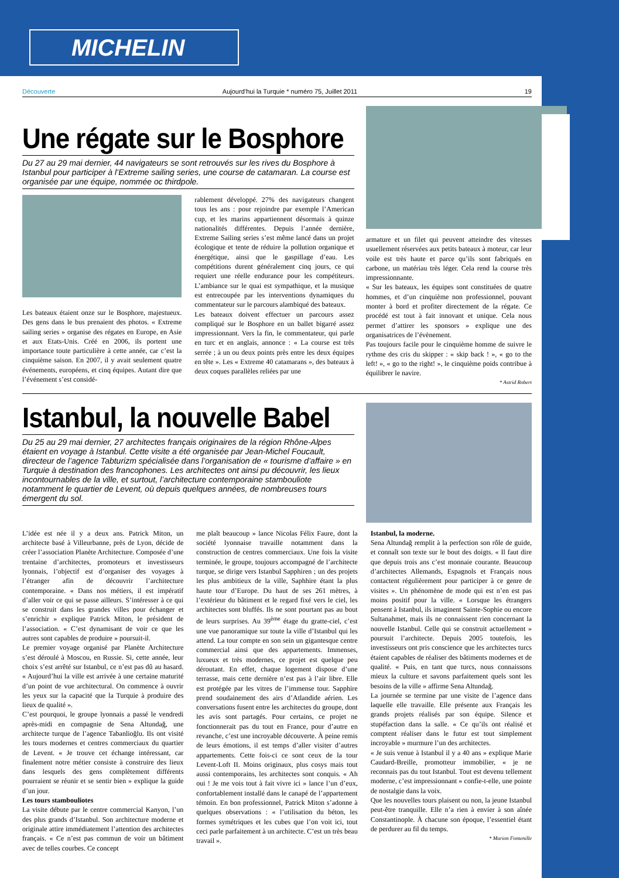MICHELIN
Découverte Aujourd’hui la Turquie * numéro 75, Juillet 2011 19
Une régate sur le Bosphore
Du 27 au 29 mai dernier, 44 navigateurs se sont retrouvés sur les rives du Bosphore à Istanbul pour participer à l’Extreme sailing series, une course de catamaran. La course est organisée par une équipe, nommée oc thirdpole.
Les bateaux étaient onze sur le Bosphore, majestueux. Des gens dans le bus prenaient des photos. « Extreme sailing series » organise des régates en Europe, en Asie et aux Etats-Unis. Créé en 2006, ils portent une importance toute particulière à cette année, car c’est la cinquième saison. En 2007, il y avait seulement quatre événements, européens, et cinq équipes. Autant dire que l’événement s’est considé-
rablement développé. 27% des navigateurs changent tous les ans : pour rejoindre par exemple l’American cup, et les marins appartiennent désormais à quinze nationalités différentes. Depuis l’année dernière, Extreme Sailing series s’est même lancé dans un projet écologique et tente de réduire la pollution organique et énergétique, ainsi que le gaspillage d’eau. Les compétitions durent généralement cinq jours, ce qui requiert une réelle endurance pour les compétiteurs. L’ambiance sur le quai est sympathique, et la musique est entrecoupée par les interventions dynamiques du commentateur sur le parcours alambiqué des bateaux.
Les bateaux doivent effectuer un parcours assez compliqué sur le Bosphore en un ballet bigarré assez impressionnant. Vers la fin, le commentateur, qui parle en turc et en anglais, annonce : « La course est très serrée ; à un ou deux points près entre les deux équipes en tête ». Les « Extreme 40 catamarans », des bateaux à deux coques parallèles reliées par une
armature et un filet qui peuvent atteindre des vitesses usuellement réservées aux petits bateaux à moteur, car leur voile est très haute et parce qu’ils sont fabriqués en carbone, un matériau très léger. Cela rend la course très impressionnante.
« Sur les bateaux, les équipes sont constituées de quatre hommes, et d’un cinquième non professionnel, pouvant monter à bord et profiter directement de la régate. Ce procédé est tout à fait innovant et unique. Cela nous permet d’attirer les sponsors » explique une des organisatrices de l’évènement.
Pas toujours facile pour le cinquième homme de suivre le rythme des cris du skipper : « skip back ! », « go to the left! », « go to the right! », le cinquième poids contribue à équilibrer le navire.
* Astrid Robert
Istanbul, la nouvelle Babel
Du 25 au 29 mai dernier, 27 architectes français originaires de la région Rhône-Alpes étaient en voyage à Istanbul. Cette visite a été organisée par Jean-Michel Foucault, directeur de l’agence Tabturizm spécialisée dans l’organisation de « tourisme d’affaire » en Turquie à destination des francophones. Les architectes ont ainsi pu découvrir, les lieux incontournables de la ville, et surtout, l’architecture contemporaine stambouliote notamment le quartier de Levent, où depuis quelques années, de nombreuses tours émergent du sol.
L’idée est née il y a deux ans. Patrick Miton, un architecte basé à Villeurbanne, près de Lyon, décide de créer l’association Planète Architecture. Composée d’une trentaine d’architectes, promoteurs et investisseurs lyonnais, l’objectif est d’organiser des voyages à l’étranger afin de découvrir l’architecture contemporaine. « Dans nos métiers, il est impératif d’aller voir ce qui se passe ailleurs. S’intéresser à ce qui se construit dans les grandes villes pour échanger et s’enrichir » explique Patrick Miton, le président de l’association. « C’est dynamisant de voir ce que les autres sont capables de produire » poursuit-il.
Le premier voyage organisé par Planète Architecture s’est déroulé à Moscou, en Russie. Si, cette année, leur choix s’est arrêté sur Istanbul, ce n’est pas dû au hasard. « Aujourd’hui la ville est arrivée à une certaine maturité d’un point de vue architectural. On commence à ouvrir les yeux sur la capacité que la Turquie à produire des lieux de qualité ».
C’est pourquoi, le groupe lyonnais a passé le vendredi après-midi en compagnie de Sena Altundağ, une architecte turque de l’agence Tabanlioğlu. Ils ont visité les tours modernes et centres commerciaux du quartier de Levent. « Je trouve cet échange intéressant, car finalement notre métier consiste à construire des lieux dans lesquels des gens complètement différents pourraient se réunir et se sentir bien » explique la guide d’un jour.
Les tours stambouliotes
La visite débute par le centre commercial Kanyon, l’un des plus grands d’Istanbul. Son architecture moderne et originale attire immédiatement l’attention des architectes français. « Ce n’est pas commun de voir un bâtiment avec de telles courbes. Ce concept
me plaît beaucoup » lance Nicolas Félix Faure, dont la société lyonnaise travaille notamment dans la construction de centres commerciaux. Une fois la visite terminée, le groupe, toujours accompagné de l’architecte turque, se dirige vers Istanbul Sapphiren ; un des projets les plus ambitieux de la ville, Saphhire étant la plus haute tour d’Europe. Du haut de ses 261 mètres, à l’extérieur du bâtiment et le regard fixé vers le ciel, les architectes sont bluffés. Ils ne sont pourtant pas au bout de leurs surprises. Au 39<sup>ème</sup> étage du gratte-ciel, c’est une vue panoramique sur toute la ville d’Istanbul qui les attend. La tour compte en son sein un gigantesque centre commercial ainsi que des appartements. Immenses, luxueux et très modernes, ce projet est quelque peu déroutant. En effet, chaque logement dispose d’une terrasse, mais cette dernière n’est pas à l’air libre. Elle est protégée par les vitres de l’immense tour. Sapphire prend soudainement des airs d’Atlandide aérien. Les conversations fusent entre les architectes du groupe, dont les avis sont partagés. Pour certains, ce projet ne fonctionnerait pas du tout en France, pour d’autre en revanche, c’est une incroyable découverte. À peine remis de leurs émotions, il est temps d’aller visiter d’autres appartements. Cette fois-ci ce sont ceux de la tour Levent-Loft II. Moins originaux, plus cosys mais tout aussi contemporains, les architectes sont conquis. « Ah oui ! Je me vois tout à fait vivre ici » lance l’un d’eux, confortablement installé dans le canapé de l’appartement témoin. En bon professionnel, Patrick Miton s’adonne à quelques observations : « l’utilisation du béton, les formes symétriques et les cubes que l’on voit ici, tout ceci parle parfaitement à un architecte. C’est un très beau travail ».
Istanbul, la moderne.
Sena Altundağ remplit à la perfection son rôle de guide, et connaît son texte sur le bout des doigts. « Il faut dire que depuis trois ans c’est monnaie courante. Beaucoup d’architectes Allemands, Espagnols et Français nous contactent régulièrement pour participer à ce genre de visites ». Un phénomène de mode qui est n’en est pas moins positif pour la ville. « Lorsque les étrangers pensent à Istanbul, ils imaginent Sainte-Sophie ou encore Sultanahmet, mais ils ne connaissent rien concernant la nouvelle Istanbul. Celle qui se construit actuellement » poursuit l’architecte. Depuis 2005 toutefois, les investisseurs ont pris conscience que les architectes turcs étaient capables de réaliser des bâtiments modernes et de qualité. « Puis, en tant que turcs, nous connaissons mieux la culture et savons parfaitement quels sont les besoins de la ville » affirme Sena Altundağ.
La journée se termine par une visite de l’agence dans laquelle elle travaille. Elle présente aux Français les grands projets réalisés par son équipe. Silence et stupéfaction dans la salle. « Ce qu’ils ont réalisé et comptent réaliser dans le futur est tout simplement incroyable » murmure l’un des architectes.
« Je suis venue à Istanbul il y a 40 ans » explique Marie Caudard-Breille, promotteur immobilier, « je ne reconnais pas du tout Istanbul. Tout est devenu tellement moderne, c’est impressionnant » confie-t-elle, une pointe de nostalgie dans la voix.
Que les nouvelles tours plaisent ou non, la jeune Istanbul peut-être tranquille. Elle n’a rien à envier à son aînée Constantinople. À chacune son époque, l’essentiel étant de perdurer au fil du temps.
* Marion Fontenille